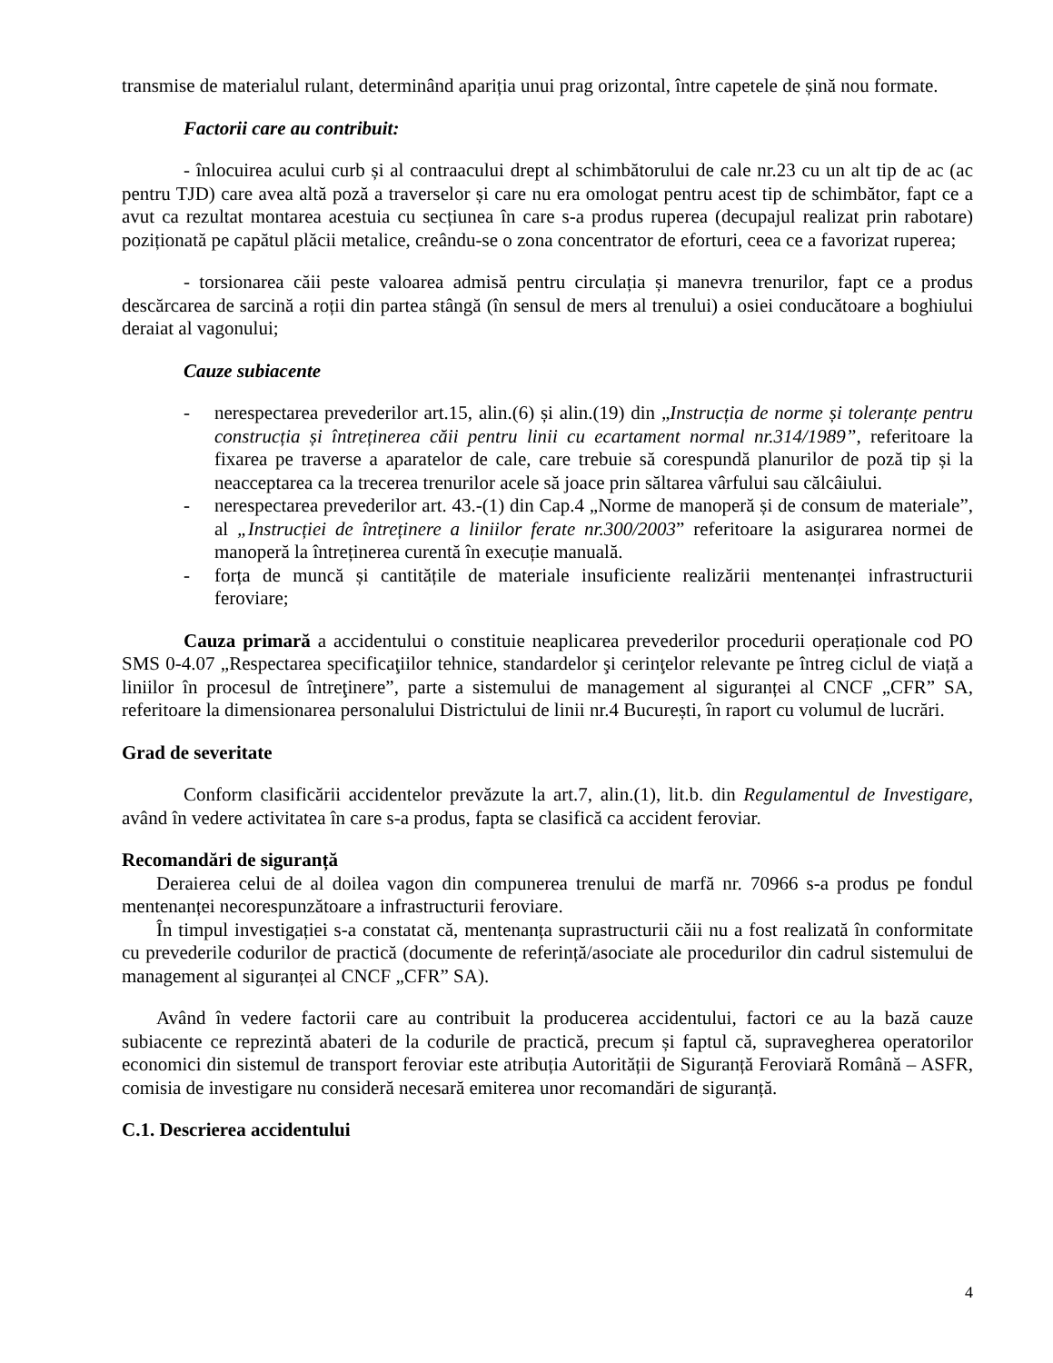transmise de materialul rulant, determinând apariția unui prag orizontal, între capetele de șină nou formate.
Factorii care au contribuit:
- înlocuirea acului curb și al contraacului drept al schimbătorului de cale nr.23 cu un alt tip de ac (ac pentru TJD) care avea altă poză a traverselor și care nu era omologat pentru acest tip de schimbător, fapt ce a avut ca rezultat montarea acestuia cu secțiunea în care s-a produs ruperea (decupajul realizat prin rabotare) poziționată pe capătul plăcii metalice, creându-se o zona concentrator de eforturi, ceea ce a favorizat ruperea;
- torsionarea căii peste valoarea admisă pentru circulația și manevra trenurilor, fapt ce a produs descărcarea de sarcină a roții din partea stângă (în sensul de mers al trenului) a osiei conducătoare a boghiului deraiat al vagonului;
Cauze subiacente
- nerespectarea prevederilor art.15, alin.(6) și alin.(19) din „Instrucția de norme și toleranțe pentru construcția și întreținerea căii pentru linii cu ecartament normal nr.314/1989”, referitoare la fixarea pe traverse a aparatelor de cale, care trebuie să corespundă planurilor de poză tip și la neacceptarea ca la trecerea trenurilor acele să joace prin săltarea vârfului sau călcâiului.
- nerespectarea prevederilor art. 43.-(1) din Cap.4 „Norme de manoperă și de consum de materiale”, al „Instrucției de întreținere a liniilor ferate nr.300/2003” referitoare la asigurarea normei de manoperă la întreținerea curentă în execuție manuală.
- forța de muncă și cantitățile de materiale insuficiente realizării mentenanței infrastructurii feroviare;
Cauza primară a accidentului o constituie neaplicarea prevederilor procedurii operaționale cod PO SMS 0-4.07 „Respectarea specificaţiilor tehnice, standardelor şi cerinţelor relevante pe întreg ciclul de viață a liniilor în procesul de întreţinere”, parte a sistemului de management al siguranței al CNCF „CFR” SA, referitoare la dimensionarea personalului Districtului de linii nr.4 București, în raport cu volumul de lucrări.
Grad de severitate
Conform clasificării accidentelor prevăzute la art.7, alin.(1), lit.b. din Regulamentul de Investigare, având în vedere activitatea în care s-a produs, fapta se clasifică ca accident feroviar.
Recomandări de siguranță
Deraierea celui de al doilea vagon din compunerea trenului de marfă nr. 70966 s-a produs pe fondul mentenanței necorespunzătoare a infrastructurii feroviare.
În timpul investigației s-a constatat că, mentenanța suprastructurii căii nu a fost realizată în conformitate cu prevederile codurilor de practică (documente de referință/asociate ale procedurilor din cadrul sistemului de management al siguranței al CNCF „CFR” SA).
Având în vedere factorii care au contribuit la producerea accidentului, factori ce au la bază cauze subiacente ce reprezintă abateri de la codurile de practică, precum și faptul că, supravegherea operatorilor economici din sistemul de transport feroviar este atribuția Autorității de Siguranță Feroviară Română – ASFR, comisia de investigare nu consideră necesară emiterea unor recomandări de siguranță.
C.1. Descrierea accidentului
4